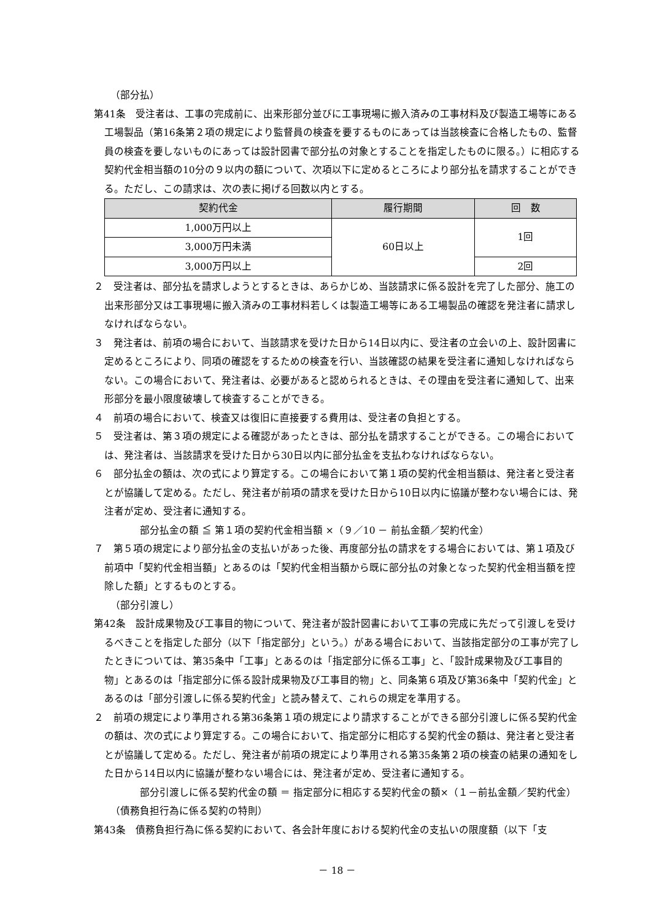（部分払）
第41条　受注者は、工事の完成前に、出来形部分並びに工事現場に搬入済みの工事材料及び製造工場等にある工場製品（第16条第２項の規定により監督員の検査を要するものにあっては当該検査に合格したもの、監督員の検査を要しないものにあっては設計図書で部分払の対象とすることを指定したものに限る。）に相応する契約代金相当額の10分の９以内の額について、次項以下に定めるところにより部分払を請求することができる。ただし、この請求は、次の表に掲げる回数以内とする。
| 契約代金 | 履行期間 | 回 数 |
| --- | --- | --- |
| 1,000万円以上 | 60日以上 | 1回 |
| 3,000万円未満 | | |
| 3,000万円以上 | | 2回 |
２　受注者は、部分払を請求しようとするときは、あらかじめ、当該請求に係る設計を完了した部分、施工の出来形部分又は工事現場に搬入済みの工事材料若しくは製造工場等にある工場製品の確認を発注者に請求しなければならない。
３　発注者は、前項の場合において、当該請求を受けた日から14日以内に、受注者の立会いの上、設計図書に定めるところにより、同項の確認をするための検査を行い、当該確認の結果を受注者に通知しなければならない。この場合において、発注者は、必要があると認められるときは、その理由を受注者に通知して、出来形部分を最小限度破壊して検査することができる。
４　前項の場合において、検査又は復旧に直接要する費用は、受注者の負担とする。
５　受注者は、第３項の規定による確認があったときは、部分払を請求することができる。この場合においては、発注者は、当該請求を受けた日から30日以内に部分払金を支払わなければならない。
６　部分払金の額は、次の式により算定する。この場合において第１項の契約代金相当額は、発注者と受注者とが協議して定める。ただし、発注者が前項の請求を受けた日から10日以内に協議が整わない場合には、発注者が定め、受注者に通知する。
部分払金の額 ≦ 第１項の契約代金相当額 ×（９／10 － 前払金額／契約代金）
７　第５項の規定により部分払金の支払いがあった後、再度部分払の請求をする場合においては、第１項及び前項中「契約代金相当額」とあるのは「契約代金相当額から既に部分払の対象となった契約代金相当額を控除した額」とするものとする。
（部分引渡し）
第42条　設計成果物及び工事目的物について、発注者が設計図書において工事の完成に先だって引渡しを受けるべきことを指定した部分（以下「指定部分」という。）がある場合において、当該指定部分の工事が完了したときについては、第35条中「工事」とあるのは「指定部分に係る工事」と、「設計成果物及び工事目的物」とあるのは「指定部分に係る設計成果物及び工事目的物」と、同条第６項及び第36条中「契約代金」とあるのは「部分引渡しに係る契約代金」と読み替えて、これらの規定を準用する。
２　前項の規定により準用される第36条第１項の規定により請求することができる部分引渡しに係る契約代金の額は、次の式により算定する。この場合において、指定部分に相応する契約代金の額は、発注者と受注者とが協議して定める。ただし、発注者が前項の規定により準用される第35条第２項の検査の結果の通知をした日から14日以内に協議が整わない場合には、発注者が定め、受注者に通知する。
部分引渡しに係る契約代金の額 ＝ 指定部分に相応する契約代金の額×（１－前払金額／契約代金）
（債務負担行為に係る契約の特則）
第43条　債務負担行為に係る契約において、各会計年度における契約代金の支払いの限度額（以下「支
－ 18 －